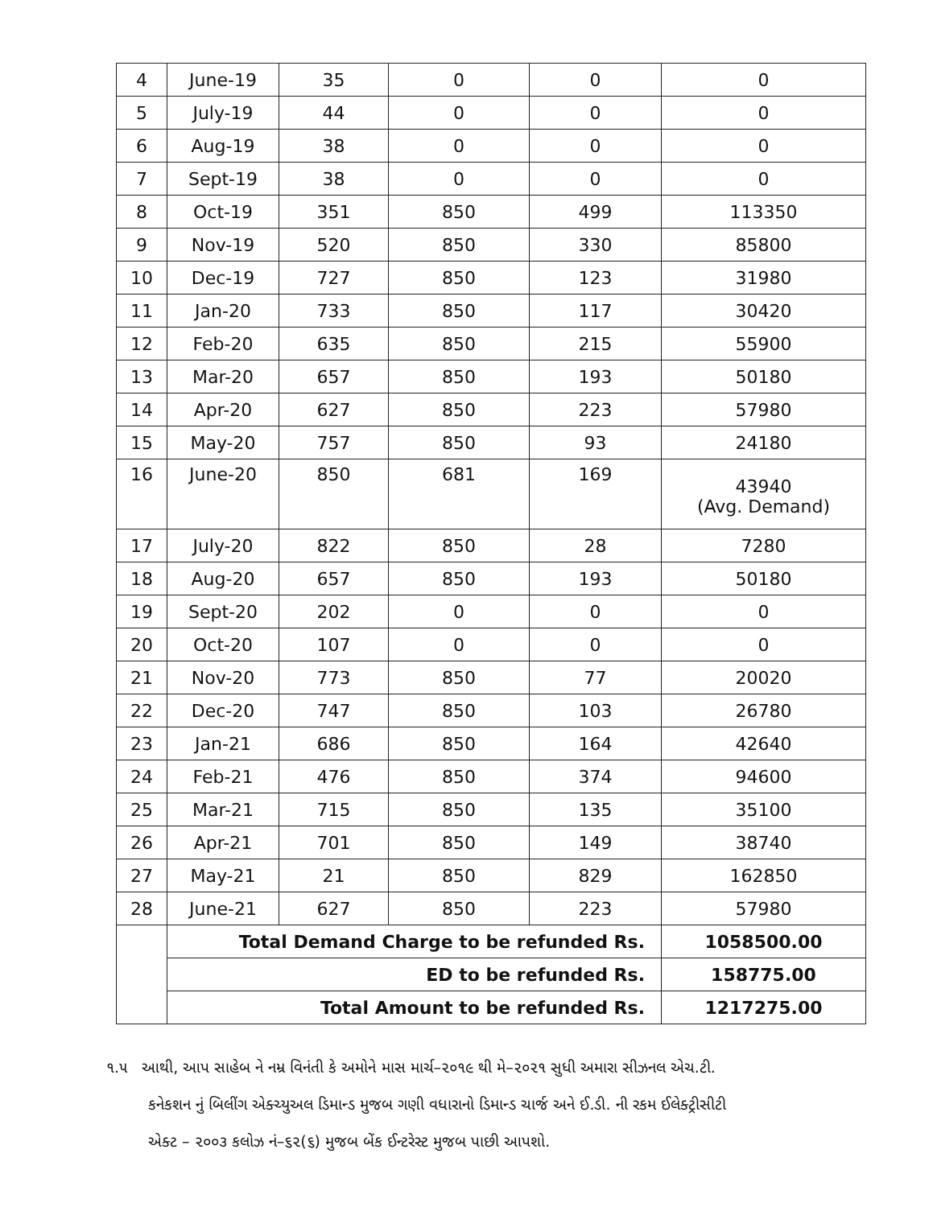| 4 | June-19 | 35 | 0 | 0 | 0 |
| 5 | July-19 | 44 | 0 | 0 | 0 |
| 6 | Aug-19 | 38 | 0 | 0 | 0 |
| 7 | Sept-19 | 38 | 0 | 0 | 0 |
| 8 | Oct-19 | 351 | 850 | 499 | 113350 |
| 9 | Nov-19 | 520 | 850 | 330 | 85800 |
| 10 | Dec-19 | 727 | 850 | 123 | 31980 |
| 11 | Jan-20 | 733 | 850 | 117 | 30420 |
| 12 | Feb-20 | 635 | 850 | 215 | 55900 |
| 13 | Mar-20 | 657 | 850 | 193 | 50180 |
| 14 | Apr-20 | 627 | 850 | 223 | 57980 |
| 15 | May-20 | 757 | 850 | 93 | 24180 |
| 16 | June-20 | 850 | 681 | 169 | 43940 (Avg. Demand) |
| 17 | July-20 | 822 | 850 | 28 | 7280 |
| 18 | Aug-20 | 657 | 850 | 193 | 50180 |
| 19 | Sept-20 | 202 | 0 | 0 | 0 |
| 20 | Oct-20 | 107 | 0 | 0 | 0 |
| 21 | Nov-20 | 773 | 850 | 77 | 20020 |
| 22 | Dec-20 | 747 | 850 | 103 | 26780 |
| 23 | Jan-21 | 686 | 850 | 164 | 42640 |
| 24 | Feb-21 | 476 | 850 | 374 | 94600 |
| 25 | Mar-21 | 715 | 850 | 135 | 35100 |
| 26 | Apr-21 | 701 | 850 | 149 | 38740 |
| 27 | May-21 | 21 | 850 | 829 | 162850 |
| 28 | June-21 | 627 | 850 | 223 | 57980 |
| | Total Demand Charge to be refunded Rs. | | | | 1058500.00 |
| | ED to be refunded Rs. | | | | 158775.00 |
| | Total Amount to be refunded Rs. | | | | 1217275.00 |
૧.૫ આથી, આપ સાહેબ ને નમ્ર વિનંતી કે અમોને માસ માર્ચ–૨૦૧૯ થી મે–૨૦૨૧ સુધી અમારા સીઝનલ એચ.ટી.
કનેકશન નું બિલીંગ એક્ચ્યુઅલ ડિમાન્ડ મુજબ ગણી વધારાનો ડિમાન્ડ ચાર્જ અને ઈ.ડી. ની રકમ ઈલેક્ટ્રીસીટી
એક્ટ – ૨૦૦૩ કલોઝ નં–૬૨(૬) મુજબ બેંક ઈન્ટરેસ્ટ મુજબ પાછી આપશો.